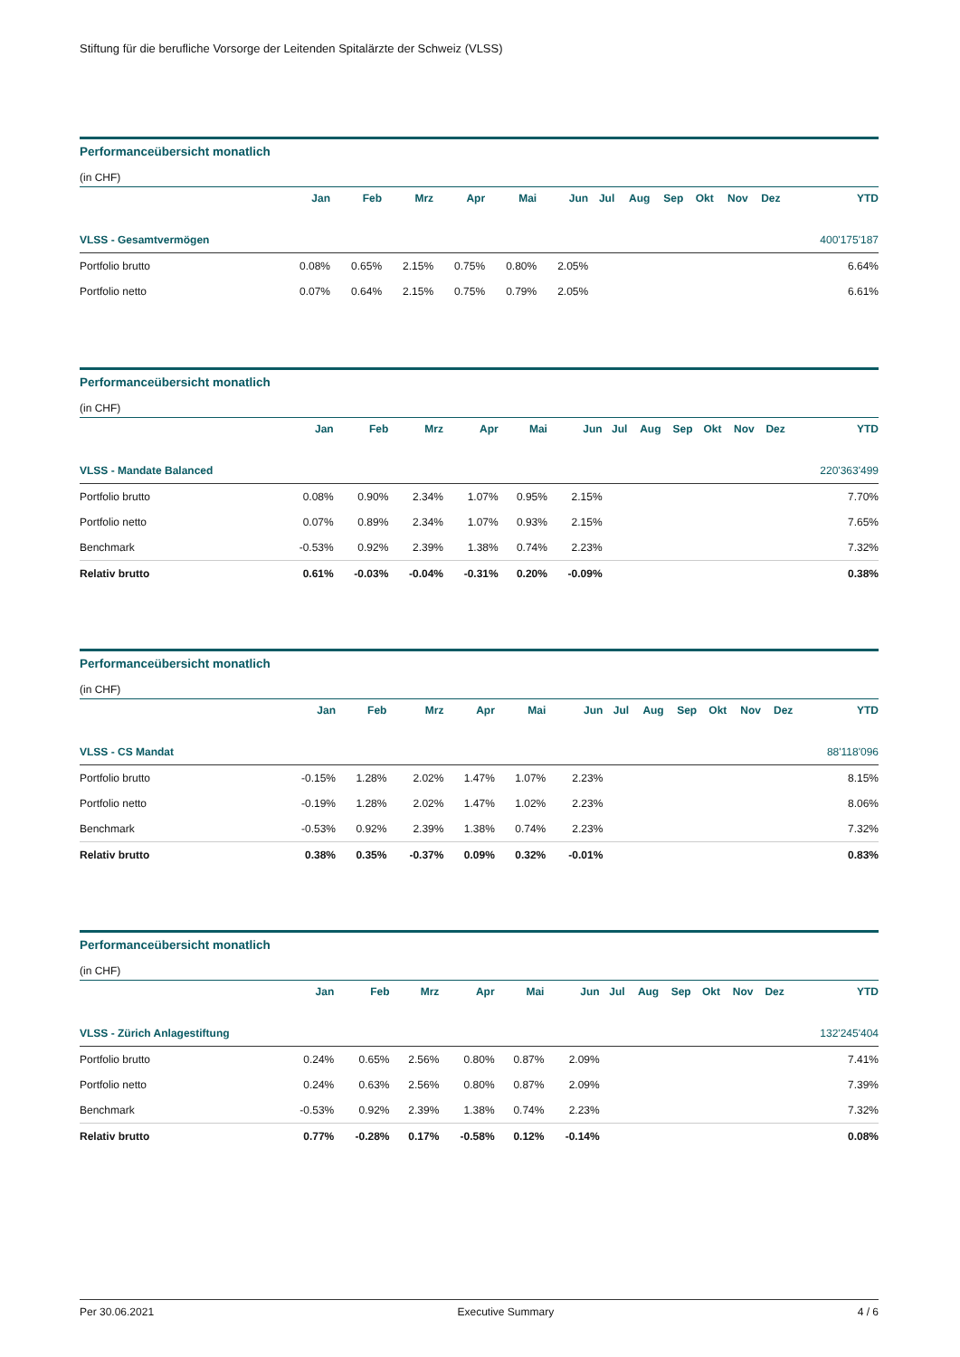Stiftung für die berufliche Vorsorge der Leitenden Spitalärzte der Schweiz (VLSS)
Performanceübersicht monatlich
(in CHF)
| | Jan | Feb | Mrz | Apr | Mai | Jun | Jul | Aug | Sep | Okt | Nov | Dez | YTD |
| --- | --- | --- | --- | --- | --- | --- | --- | --- | --- | --- | --- | --- | --- |
| VLSS - Gesamtvermögen | | | | | | | | | | | | | 400'175'187 |
| Portfolio brutto | 0.08% | 0.65% | 2.15% | 0.75% | 0.80% | 2.05% | | | | | | | 6.64% |
| Portfolio netto | 0.07% | 0.64% | 2.15% | 0.75% | 0.79% | 2.05% | | | | | | | 6.61% |
Performanceübersicht monatlich
(in CHF)
| | Jan | Feb | Mrz | Apr | Mai | Jun | Jul | Aug | Sep | Okt | Nov | Dez | YTD |
| --- | --- | --- | --- | --- | --- | --- | --- | --- | --- | --- | --- | --- | --- |
| VLSS - Mandate Balanced | | | | | | | | | | | | | 220'363'499 |
| Portfolio brutto | 0.08% | 0.90% | 2.34% | 1.07% | 0.95% | 2.15% | | | | | | | 7.70% |
| Portfolio netto | 0.07% | 0.89% | 2.34% | 1.07% | 0.93% | 2.15% | | | | | | | 7.65% |
| Benchmark | -0.53% | 0.92% | 2.39% | 1.38% | 0.74% | 2.23% | | | | | | | 7.32% |
| Relativ brutto | 0.61% | -0.03% | -0.04% | -0.31% | 0.20% | -0.09% | | | | | | | 0.38% |
Performanceübersicht monatlich
(in CHF)
| | Jan | Feb | Mrz | Apr | Mai | Jun | Jul | Aug | Sep | Okt | Nov | Dez | YTD |
| --- | --- | --- | --- | --- | --- | --- | --- | --- | --- | --- | --- | --- | --- |
| VLSS - CS Mandat | | | | | | | | | | | | | 88'118'096 |
| Portfolio brutto | -0.15% | 1.28% | 2.02% | 1.47% | 1.07% | 2.23% | | | | | | | 8.15% |
| Portfolio netto | -0.19% | 1.28% | 2.02% | 1.47% | 1.02% | 2.23% | | | | | | | 8.06% |
| Benchmark | -0.53% | 0.92% | 2.39% | 1.38% | 0.74% | 2.23% | | | | | | | 7.32% |
| Relativ brutto | 0.38% | 0.35% | -0.37% | 0.09% | 0.32% | -0.01% | | | | | | | 0.83% |
Performanceübersicht monatlich
(in CHF)
| | Jan | Feb | Mrz | Apr | Mai | Jun | Jul | Aug | Sep | Okt | Nov | Dez | YTD |
| --- | --- | --- | --- | --- | --- | --- | --- | --- | --- | --- | --- | --- | --- |
| VLSS - Zürich Anlagestiftung | | | | | | | | | | | | | 132'245'404 |
| Portfolio brutto | 0.24% | 0.65% | 2.56% | 0.80% | 0.87% | 2.09% | | | | | | | 7.41% |
| Portfolio netto | 0.24% | 0.63% | 2.56% | 0.80% | 0.87% | 2.09% | | | | | | | 7.39% |
| Benchmark | -0.53% | 0.92% | 2.39% | 1.38% | 0.74% | 2.23% | | | | | | | 7.32% |
| Relativ brutto | 0.77% | -0.28% | 0.17% | -0.58% | 0.12% | -0.14% | | | | | | | 0.08% |
Per 30.06.2021 Executive Summary 4 / 6